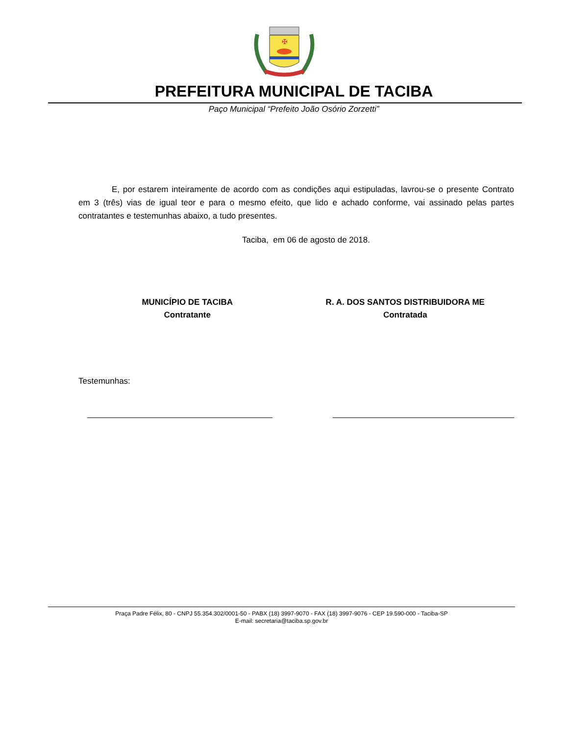✠
PREFEITURA MUNICIPAL DE TACIBA
Paço Municipal “Prefeito João Osório Zorzetti”
E, por estarem inteiramente de acordo com as condições aqui estipuladas, lavrou-se o presente Contrato em 3 (três) vias de igual teor e para o mesmo efeito, que lido e achado conforme, vai assinado pelas partes contratantes e testemunhas abaixo, a tudo presentes.
Taciba, em 06 de agosto de 2018.
MUNICÍPIO DE TACIBA
Contratante
R. A. DOS SANTOS DISTRIBUIDORA ME
Contratada
Testemunhas:
Praça Padre Félix, 80 - CNPJ 55.354.302/0001-50 - PABX (18) 3997-9070 - FAX (18) 3997-9076 - CEP 19.590-000 - Taciba-SP
E-mail: secretaria@taciba.sp.gov.br